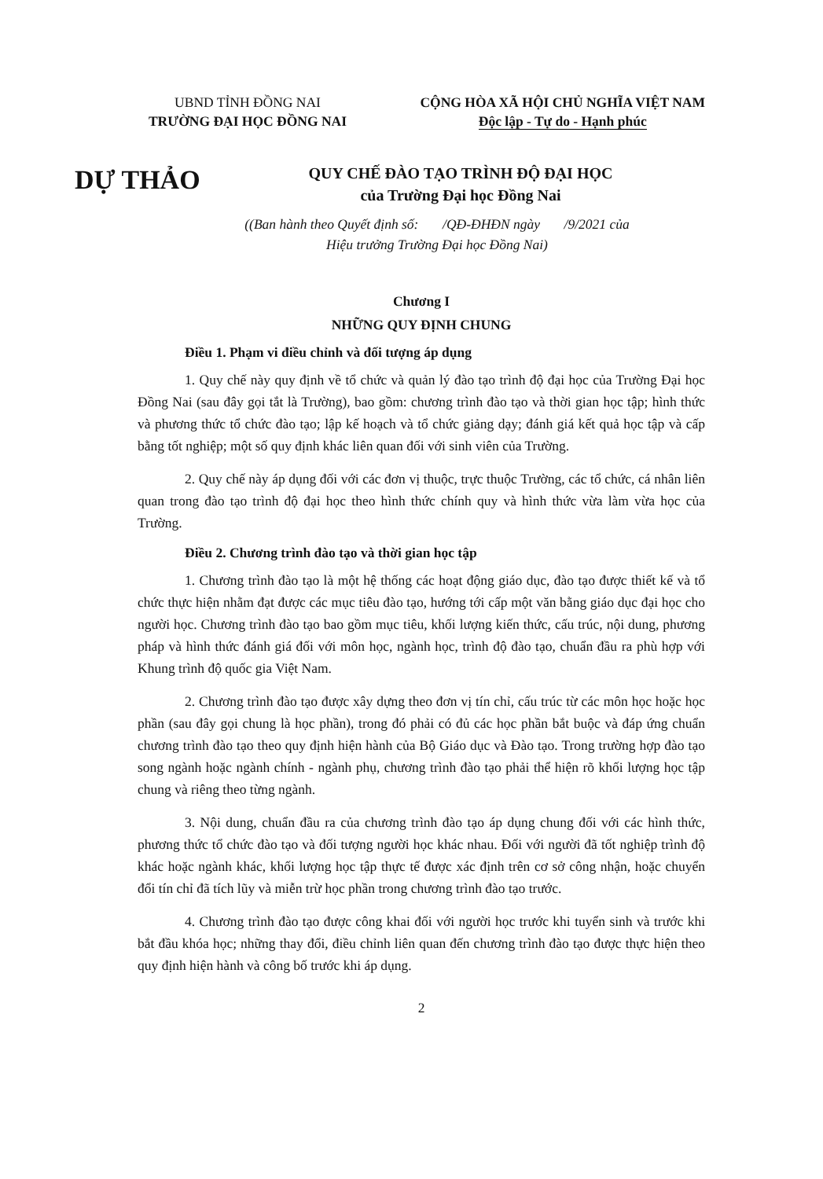UBND TỈNH ĐỒNG NAI
TRƯỜNG ĐẠI HỌC ĐỒNG NAI
CỘNG HÒA XÃ HỘI CHỦ NGHĨA VIỆT NAM
Độc lập - Tự do - Hạnh phúc
DỰ THẢO
QUY CHẾ ĐÀO TẠO TRÌNH ĐỘ ĐẠI HỌC
của Trường Đại học Đồng Nai
((Ban hành theo Quyết định số: /QĐ-ĐHĐN ngày /9/2021 của
Hiệu trưởng Trường Đại học Đồng Nai)
Chương I
NHỮNG QUY ĐỊNH CHUNG
Điều 1. Phạm vi điều chỉnh và đối tượng áp dụng
1. Quy chế này quy định về tổ chức và quản lý đào tạo trình độ đại học của Trường Đại học Đồng Nai (sau đây gọi tắt là Trường), bao gồm: chương trình đào tạo và thời gian học tập; hình thức và phương thức tổ chức đào tạo; lập kế hoạch và tổ chức giảng dạy; đánh giá kết quả học tập và cấp bằng tốt nghiệp; một số quy định khác liên quan đối với sinh viên của Trường.
2. Quy chế này áp dụng đối với các đơn vị thuộc, trực thuộc Trường, các tổ chức, cá nhân liên quan trong đào tạo trình độ đại học theo hình thức chính quy và hình thức vừa làm vừa học của Trường.
Điều 2. Chương trình đào tạo và thời gian học tập
1. Chương trình đào tạo là một hệ thống các hoạt động giáo dục, đào tạo được thiết kế và tổ chức thực hiện nhằm đạt được các mục tiêu đào tạo, hướng tới cấp một văn bằng giáo dục đại học cho người học. Chương trình đào tạo bao gồm mục tiêu, khối lượng kiến thức, cấu trúc, nội dung, phương pháp và hình thức đánh giá đối với môn học, ngành học, trình độ đào tạo, chuẩn đầu ra phù hợp với Khung trình độ quốc gia Việt Nam.
2. Chương trình đào tạo được xây dựng theo đơn vị tín chỉ, cấu trúc từ các môn học hoặc học phần (sau đây gọi chung là học phần), trong đó phải có đủ các học phần bắt buộc và đáp ứng chuẩn chương trình đào tạo theo quy định hiện hành của Bộ Giáo dục và Đào tạo. Trong trường hợp đào tạo song ngành hoặc ngành chính - ngành phụ, chương trình đào tạo phải thể hiện rõ khối lượng học tập chung và riêng theo từng ngành.
3. Nội dung, chuẩn đầu ra của chương trình đào tạo áp dụng chung đối với các hình thức, phương thức tổ chức đào tạo và đối tượng người học khác nhau. Đối với người đã tốt nghiệp trình độ khác hoặc ngành khác, khối lượng học tập thực tế được xác định trên cơ sở công nhận, hoặc chuyển đổi tín chỉ đã tích lũy và miễn trừ học phần trong chương trình đào tạo trước.
4. Chương trình đào tạo được công khai đối với người học trước khi tuyển sinh và trước khi bắt đầu khóa học; những thay đổi, điều chỉnh liên quan đến chương trình đào tạo được thực hiện theo quy định hiện hành và công bố trước khi áp dụng.
2